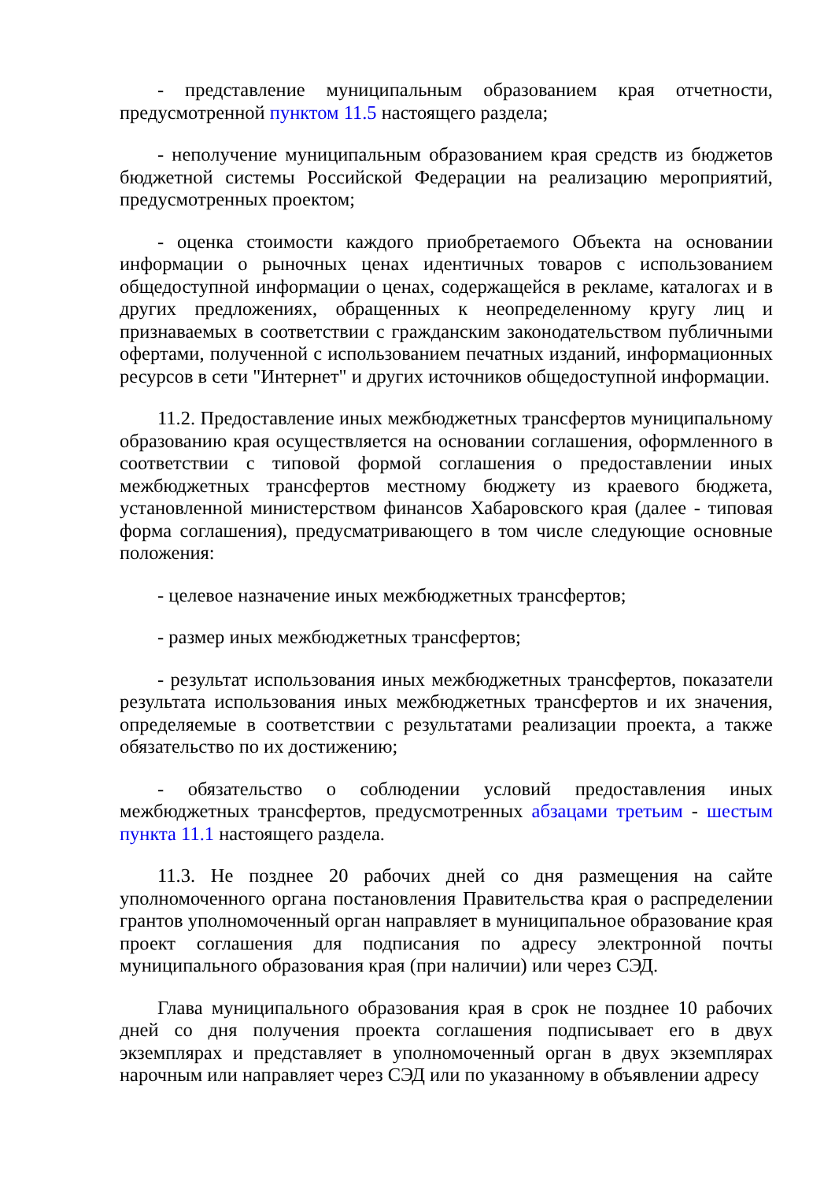- представление муниципальным образованием края отчетности, предусмотренной пунктом 11.5 настоящего раздела;
- неполучение муниципальным образованием края средств из бюджетов бюджетной системы Российской Федерации на реализацию мероприятий, предусмотренных проектом;
- оценка стоимости каждого приобретаемого Объекта на основании информации о рыночных ценах идентичных товаров с использованием общедоступной информации о ценах, содержащейся в рекламе, каталогах и в других предложениях, обращенных к неопределенному кругу лиц и признаваемых в соответствии с гражданским законодательством публичными офертами, полученной с использованием печатных изданий, информационных ресурсов в сети "Интернет" и других источников общедоступной информации.
11.2. Предоставление иных межбюджетных трансфертов муниципальному образованию края осуществляется на основании соглашения, оформленного в соответствии с типовой формой соглашения о предоставлении иных межбюджетных трансфертов местному бюджету из краевого бюджета, установленной министерством финансов Хабаровского края (далее - типовая форма соглашения), предусматривающего в том числе следующие основные положения:
- целевое назначение иных межбюджетных трансфертов;
- размер иных межбюджетных трансфертов;
- результат использования иных межбюджетных трансфертов, показатели результата использования иных межбюджетных трансфертов и их значения, определяемые в соответствии с результатами реализации проекта, а также обязательство по их достижению;
- обязательство о соблюдении условий предоставления иных межбюджетных трансфертов, предусмотренных абзацами третьим - шестым пункта 11.1 настоящего раздела.
11.3. Не позднее 20 рабочих дней со дня размещения на сайте уполномоченного органа постановления Правительства края о распределении грантов уполномоченный орган направляет в муниципальное образование края проект соглашения для подписания по адресу электронной почты муниципального образования края (при наличии) или через СЭД.
Глава муниципального образования края в срок не позднее 10 рабочих дней со дня получения проекта соглашения подписывает его в двух экземплярах и представляет в уполномоченный орган в двух экземплярах нарочным или направляет через СЭД или по указанному в объявлении адресу